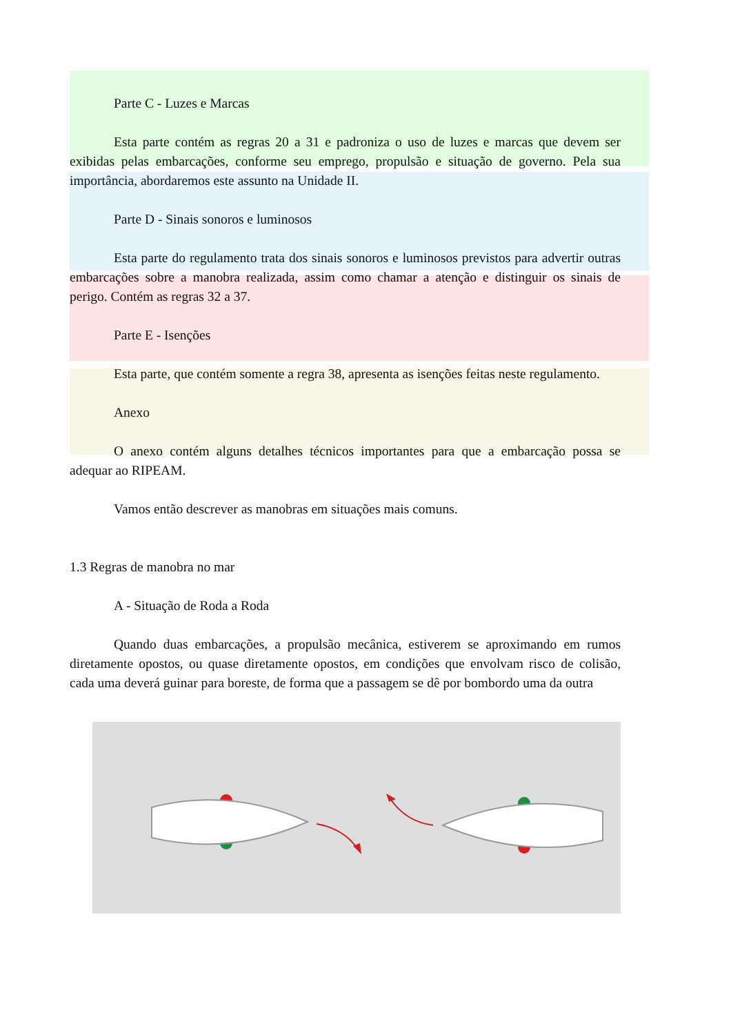Parte C - Luzes e Marcas
Esta parte contém as regras 20 a 31 e padroniza o uso de luzes e marcas que devem ser exibidas pelas embarcações, conforme seu emprego, propulsão e situação de governo. Pela sua importância, abordaremos este assunto na Unidade II.
Parte D - Sinais sonoros e luminosos
Esta parte do regulamento trata dos sinais sonoros e luminosos previstos para advertir outras embarcações sobre a manobra realizada, assim como chamar a atenção e distinguir os sinais de perigo. Contém as regras 32 a 37.
Parte E - Isenções
Esta parte, que contém somente a regra 38, apresenta as isenções feitas neste regulamento.
Anexo
O anexo contém alguns detalhes técnicos importantes para que a embarcação possa se adequar ao RIPEAM.
Vamos então descrever as manobras em situações mais comuns.
1.3 Regras de manobra no mar
A - Situação de Roda a Roda
Quando duas embarcações, a propulsão mecânica, estiverem se aproximando em rumos diretamente opostos, ou quase diretamente opostos, em condições que envolvam risco de colisão, cada uma deverá guinar para boreste, de forma que a passagem se dê por bombordo uma da outra